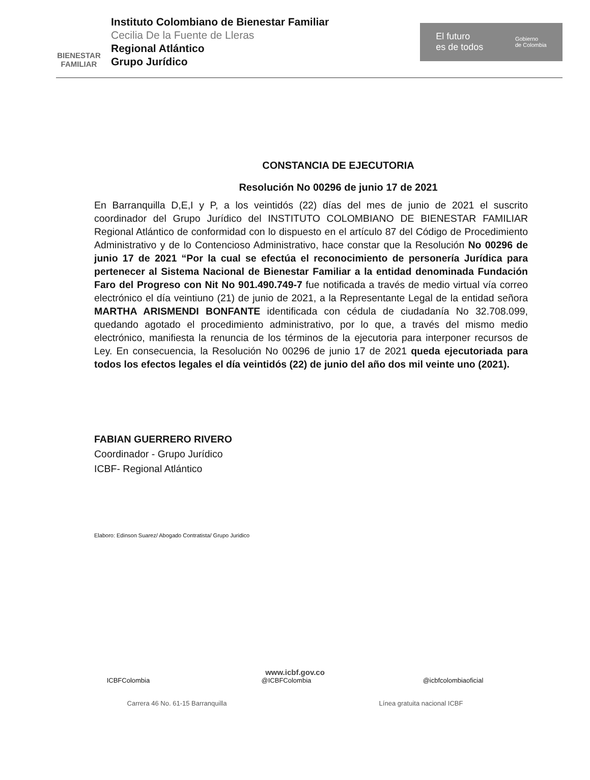BIENESTAR
FAMILIAR
Instituto Colombiano de Bienestar Familiar
Cecilia De la Fuente de Lleras
Regional Atlántico
Grupo Jurídico
El futuro
es de todos Gobierno
de Colombia
CONSTANCIA DE EJECUTORIA
Resolución No 00296 de junio 17 de 2021
En Barranquilla D,E,I y P, a los veintidós (22) días del mes de junio de 2021 el suscrito coordinador del Grupo Jurídico del INSTITUTO COLOMBIANO DE BIENESTAR FAMILIAR Regional Atlántico de conformidad con lo dispuesto en el artículo 87 del Código de Procedimiento Administrativo y de lo Contencioso Administrativo, hace constar que la Resolución No 00296 de junio 17 de 2021 “Por la cual se efectúa el reconocimiento de personería Jurídica para pertenecer al Sistema Nacional de Bienestar Familiar a la entidad denominada Fundación Faro del Progreso con Nit No 901.490.749-7 fue notificada a través de medio virtual vía correo electrónico el día veintiuno (21) de junio de 2021, a la Representante Legal de la entidad señora MARTHA ARISMENDI BONFANTE identificada con cédula de ciudadanía No 32.708.099, quedando agotado el procedimiento administrativo, por lo que, a través del mismo medio electrónico, manifiesta la renuncia de los términos de la ejecutoria para interponer recursos de Ley. En consecuencia, la Resolución No 00296 de junio 17 de 2021 queda ejecutoriada para todos los efectos legales el día veintidós (22) de junio del año dos mil veinte uno (2021).
FABIAN GUERRERO RIVERO
Coordinador - Grupo Jurídico
ICBF- Regional Atlántico
Elaboro: Edinson Suarez/ Abogado Contratista/ Grupo Juridico
www.icbf.gov.co
ICBFColombia @ICBFColombia @icbfcolombiaoficial
Carrera 46 No. 61-15 Barranquilla Línea gratuita nacional ICBF